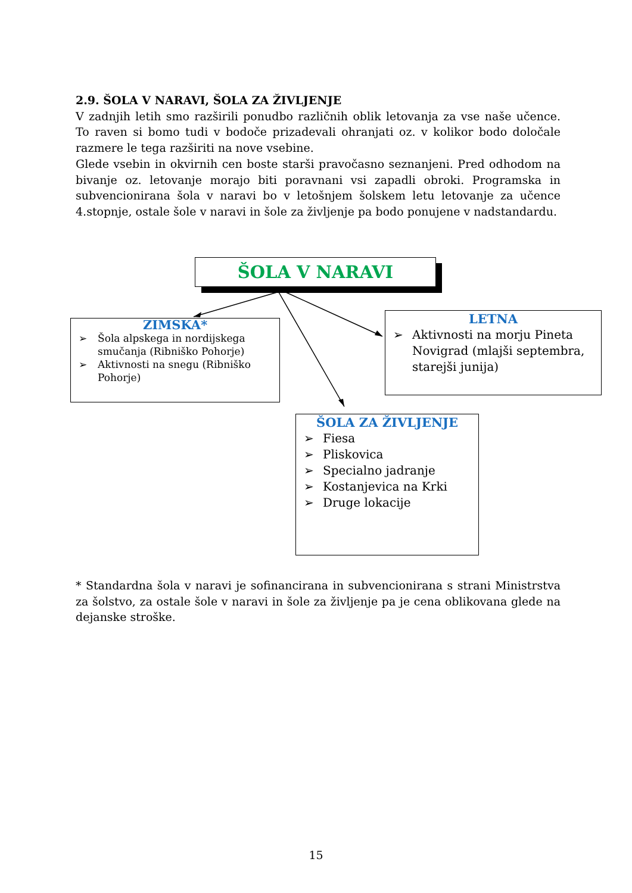2.9. ŠOLA V NARAVI, ŠOLA ZA ŽIVLJENJE
V zadnjih letih smo razširili ponudbo različnih oblik letovanja za vse naše učence. To raven si bomo tudi v bodoče prizadevali ohranjati oz. v kolikor bodo določale razmere le tega razširiti na nove vsebine.
Glede vsebin in okvirnih cen boste starši pravočasno seznanjeni. Pred odhodom na bivanje oz. letovanje morajo biti poravnani vsi zapadli obroki. Programska in subvencionirana šola v naravi bo v letošnjem šolskem letu letovanje za učence 4.stopnje, ostale šole v naravi in šole za življenje pa bodo ponujene v nadstandardu.
ŠOLA V NARAVI
ZIMSKA*
➢ Šola alpskega in nordijskega smučanja (Ribniško Pohorje)
➢ Aktivnosti na snegu (Ribniško Pohorje)
LETNA
➢ Aktivnosti na morju Pineta Novigrad (mlajši septembra, starejši junija)
ŠOLA ZA ŽIVLJENJE
➢ Fiesa
➢ Pliskovica
➢ Specialno jadranje
➢ Kostanjevica na Krki
➢ Druge lokacije
* Standardna šola v naravi je sofinancirana in subvencionirana s strani Ministrstva za šolstvo, za ostale šole v naravi in šole za življenje pa je cena oblikovana glede na dejanske stroške.
15